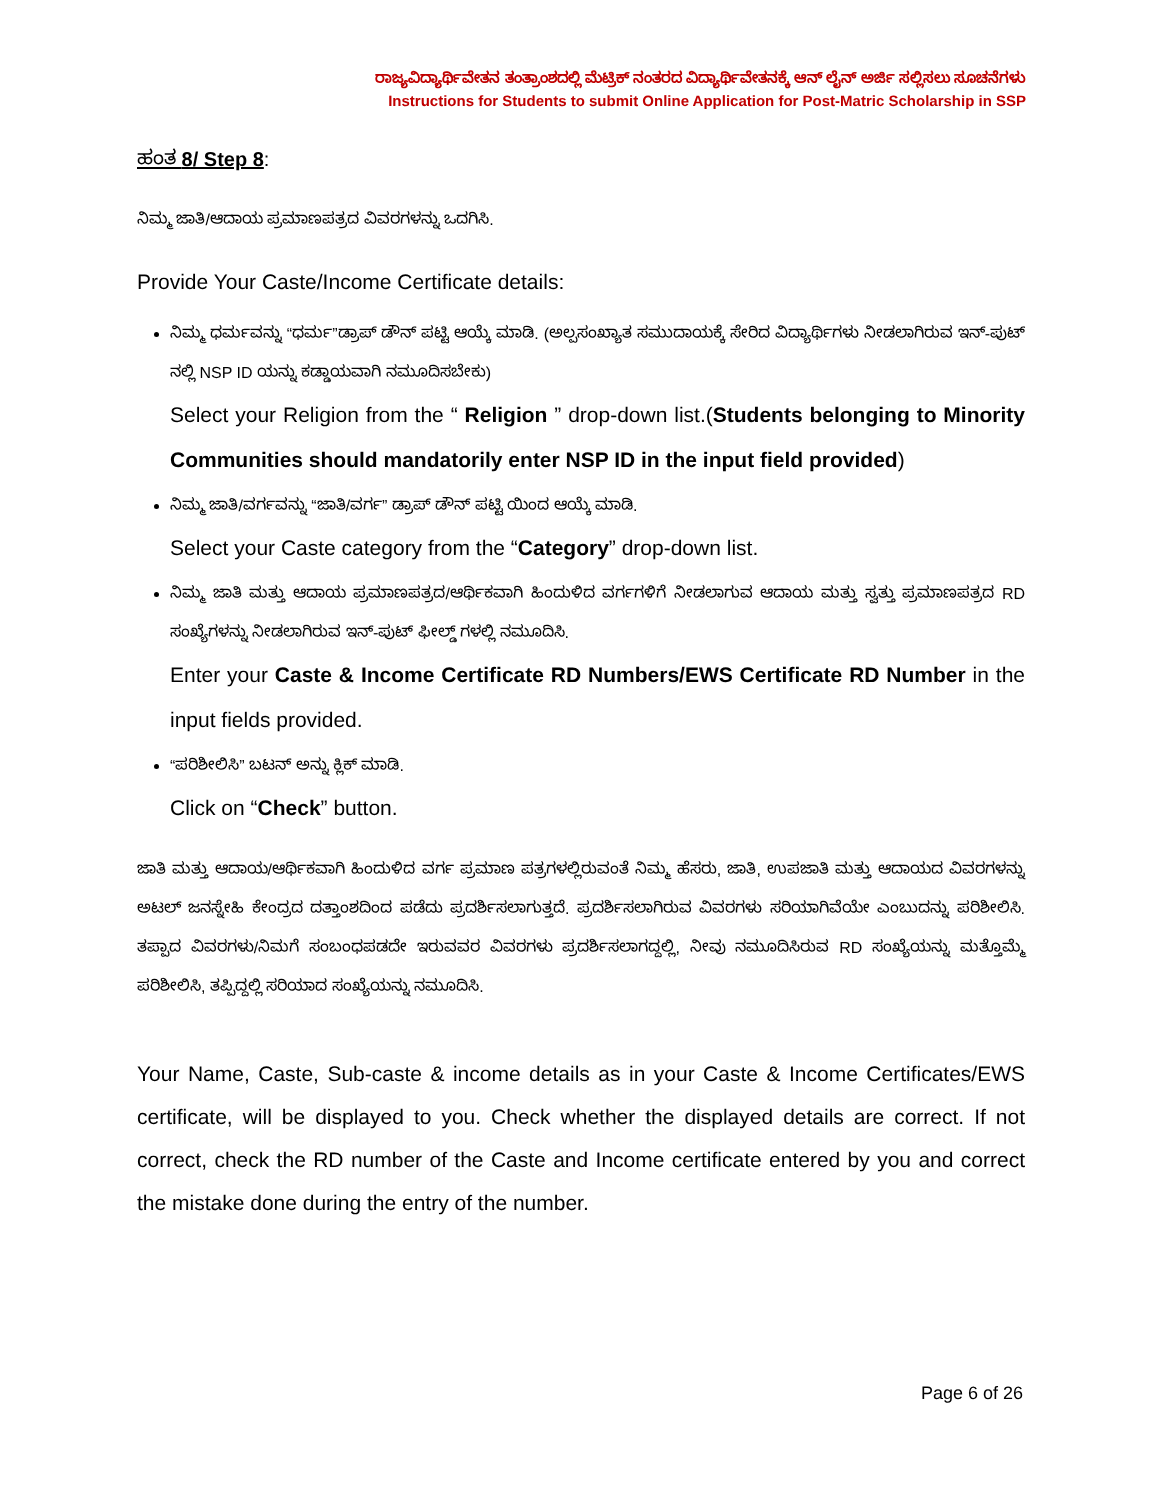ರಾಜ್ಯವಿದ್ಯಾರ್ಥಿವೇತನ ತಂತ್ರಾಂಶದಲ್ಲಿ ಮೆಟ್ರಿಕ್ ನಂತರದ ವಿದ್ಯಾರ್ಥಿವೇತನಕ್ಕೆ ಆನ್ ಲೈನ್ ಅರ್ಜಿ ಸಲ್ಲಿಸಲು ಸೂಚನೆಗಳು
Instructions for Students to submit Online Application for Post-Matric Scholarship in SSP
ಹಂತ 8/ Step 8:
ನಿಮ್ಮ ಜಾತಿ/ಆದಾಯ ಪ್ರಮಾಣಪತ್ರದ ವಿವರಗಳನ್ನು ಒದಗಿಸಿ.
Provide Your Caste/Income Certificate details:
ನಿಮ್ಮ ಧರ್ಮವನ್ನು “ಧರ್ಮ”ಡ್ರಾಪ್ ಡೌನ್ ಪಟ್ಟಿ ಆಯ್ಕೆ ಮಾಡಿ. (ಅಲ್ಪಸಂಖ್ಯಾತ ಸಮುದಾಯಕ್ಕೆ ಸೇರಿದ ವಿದ್ಯಾರ್ಥಿಗಳು ನೀಡಲಾಗಿರುವ ಇನ್-ಪುಟ್ ನಲ್ಲಿ NSP ID ಯನ್ನು ಕಡ್ಡಾಯವಾಗಿ ನಮೂದಿಸಬೇಕು)
Select your Religion from the “ Religion ” drop-down list.(Students belonging to Minority Communities should mandatorily enter NSP ID in the input field provided)
ನಿಮ್ಮ ಜಾತಿ/ವರ್ಗವನ್ನು “ಜಾತಿ/ವರ್ಗ” ಡ್ರಾಪ್ ಡೌನ್ ಪಟ್ಟಿ ಯಿಂದ ಆಯ್ಕೆ ಮಾಡಿ.
Select your Caste category from the “Category” drop-down list.
ನಿಮ್ಮ ಜಾತಿ ಮತ್ತು ಆದಾಯ ಪ್ರಮಾಣಪತ್ರದ/ಆರ್ಥಿಕವಾಗಿ ಹಿಂದುಳಿದ ವರ್ಗಗಳಿಗೆ ನೀಡಲಾಗುವ ಆದಾಯ ಮತ್ತು ಸ್ವತ್ತು ಪ್ರಮಾಣಪತ್ರದ RD ಸಂಖ್ಯೆಗಳನ್ನು ನೀಡಲಾಗಿರುವ ಇನ್-ಪುಟ್ ಫೀಲ್ಡ್ ಗಳಲ್ಲಿ ನಮೂದಿಸಿ.
Enter your Caste & Income Certificate RD Numbers/EWS Certificate RD Number in the input fields provided.
“ಪರಿಶೀಲಿಸಿ” ಬಟನ್ ಅನ್ನು ಕ್ಲಿಕ್ ಮಾಡಿ.
Click on “Check” button.
ಜಾತಿ ಮತ್ತು ಆದಾಯ/ಆರ್ಥಿಕವಾಗಿ ಹಿಂದುಳಿದ ವರ್ಗ ಪ್ರಮಾಣ ಪತ್ರಗಳಲ್ಲಿರುವಂತೆ ನಿಮ್ಮ ಹೆಸರು, ಜಾತಿ, ಉಪಜಾತಿ ಮತ್ತು ಆದಾಯದ ವಿವರಗಳನ್ನು ಅಟಲ್ ಜನಸ್ನೇಹಿ ಕೇಂದ್ರದ ದತ್ತಾಂಶದಿಂದ ಪಡೆದು ಪ್ರದರ್ಶಿಸಲಾಗುತ್ತದೆ. ಪ್ರದರ್ಶಿಸಲಾಗಿರುವ ವಿವರಗಳು ಸರಿಯಾಗಿವೆಯೇ ಎಂಬುದನ್ನು ಪರಿಶೀಲಿಸಿ. ತಪ್ಪಾದ ವಿವರಗಳು/ನಿಮಗೆ ಸಂಬಂಧಪಡದೇ ಇರುವವರ ವಿವರಗಳು ಪ್ರದರ್ಶಿಸಲಾಗದ್ದಲ್ಲಿ, ನೀವು ನಮೂದಿಸಿರುವ RD ಸಂಖ್ಯೆಯನ್ನು ಮತ್ತೊಮ್ಮೆ ಪರಿಶೀಲಿಸಿ, ತಪ್ಪಿದ್ದಲ್ಲಿ ಸರಿಯಾದ ಸಂಖ್ಯೆಯನ್ನು ನಮೂದಿಸಿ.
Your Name, Caste, Sub-caste & income details as in your Caste & Income Certificates/EWS certificate, will be displayed to you. Check whether the displayed details are correct. If not correct, check the RD number of the Caste and Income certificate entered by you and correct the mistake done during the entry of the number.
Page 6 of 26